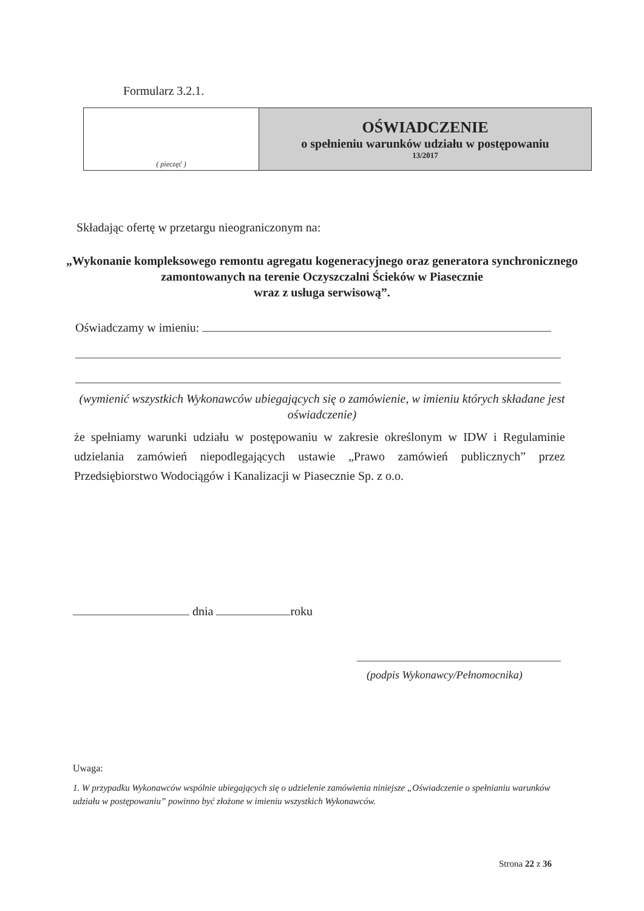Formularz 3.2.1.
| ( pieczęć ) | OŚWIADCZENIE o spełnieniu warunków udziału w postępowaniu 13/2017 |
Składając ofertę w przetargu nieograniczonym na:
„Wykonanie kompleksowego remontu agregatu kogeneracyjnego oraz generatora synchronicznego zamontowanych na terenie Oczyszczalni Ścieków w Piasecznie
wraz z usługa serwisową”.
Oświadczamy w imieniu:
(wymienić wszystkich Wykonawców ubiegających się o zamówienie, w imieniu których składane jest oświadczenie)
że spełniamy warunki udziału w postępowaniu w zakresie określonym w IDW i Regulaminie udzielania zamówień niepodlegających ustawie „Prawo zamówień publicznych” przez Przedsiębiorstwo Wodociągów i Kanalizacji w Piasecznie Sp. z o.o.
dnia roku
(podpis Wykonawcy/Pełnomocnika)
Uwaga:
1. W przypadku Wykonawców wspólnie ubiegających się o udzielenie zamówienia niniejsze „Oświadczenie o spełnianiu warunków udziału w postępowaniu” powinno być złożone w imieniu wszystkich Wykonawców.
Strona 22 z 36